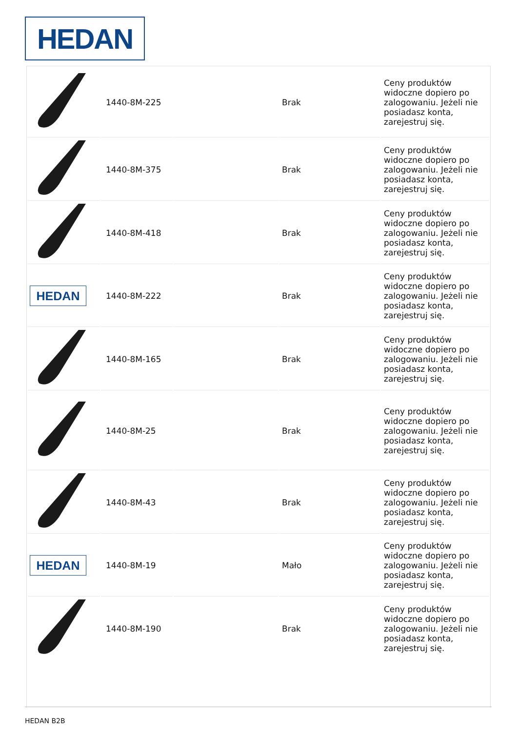HEDAN
| | 1440-8M-225 | | Brak | Ceny produktów widoczne dopiero po zalogowaniu. Jeżeli nie posiadasz konta, zarejestruj się. |
| | 1440-8M-375 | | Brak | Ceny produktów widoczne dopiero po zalogowaniu. Jeżeli nie posiadasz konta, zarejestruj się. |
| | 1440-8M-418 | | Brak | Ceny produktów widoczne dopiero po zalogowaniu. Jeżeli nie posiadasz konta, zarejestruj się. |
| HEDAN | 1440-8M-222 | | Brak | Ceny produktów widoczne dopiero po zalogowaniu. Jeżeli nie posiadasz konta, zarejestruj się. |
| | 1440-8M-165 | | Brak | Ceny produktów widoczne dopiero po zalogowaniu. Jeżeli nie posiadasz konta, zarejestruj się. |
| | 1440-8M-25 | | Brak | Ceny produktów widoczne dopiero po zalogowaniu. Jeżeli nie posiadasz konta, zarejestruj się. |
| | 1440-8M-43 | | Brak | Ceny produktów widoczne dopiero po zalogowaniu. Jeżeli nie posiadasz konta, zarejestruj się. |
| HEDAN | 1440-8M-19 | | Mało | Ceny produktów widoczne dopiero po zalogowaniu. Jeżeli nie posiadasz konta, zarejestruj się. |
| | 1440-8M-190 | | Brak | Ceny produktów widoczne dopiero po zalogowaniu. Jeżeli nie posiadasz konta, zarejestruj się. |
HEDAN B2B